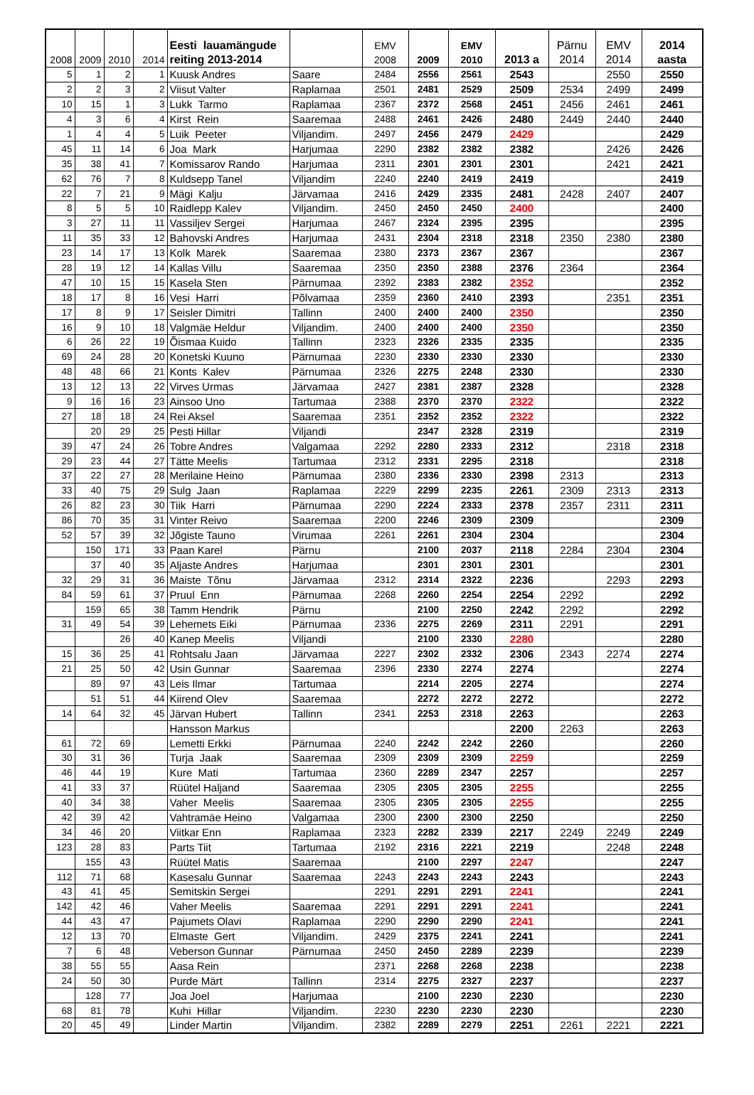| 2008 | 2009 | 2010 | 2014 | Eesti lauamängude reiting 2013-2014 | | EMV 2008 | 2009 | EMV 2010 | 2013 a | Pärnu 2014 | EMV 2014 | 2014 aasta |
| --- | --- | --- | --- | --- | --- | --- | --- | --- | --- | --- | --- | --- |
| 5 | 1 | 2 | 1 | Kuusk Andres | Saare | 2484 | 2556 | 2561 | 2543 | | 2550 | 2550 |
| 2 | 2 | 3 | 2 | Viisut Valter | Raplamaa | 2501 | 2481 | 2529 | 2509 | 2534 | 2499 | 2499 |
| 10 | 15 | 1 | 3 | Lukk Tarmo | Raplamaa | 2367 | 2372 | 2568 | 2451 | 2456 | 2461 | 2461 |
| 4 | 3 | 6 | 4 | Kirst Rein | Saaremaa | 2488 | 2461 | 2426 | 2480 | 2449 | 2440 | 2440 |
| 1 | 4 | 4 | 5 | Luik Peeter | Viljandim. | 2497 | 2456 | 2479 | 2429 | | | 2429 |
| 45 | 11 | 14 | 6 | Joa Mark | Harjumaa | 2290 | 2382 | 2382 | 2382 | | 2426 | 2426 |
| 35 | 38 | 41 | 7 | Komissarov Rando | Harjumaa | 2311 | 2301 | 2301 | 2301 | | 2421 | 2421 |
| 62 | 76 | 7 | 8 | Kuldsepp Tanel | Viljandim | 2240 | 2240 | 2419 | 2419 | | | 2419 |
| 22 | 7 | 21 | 9 | Mägi Kalju | Järvamaa | 2416 | 2429 | 2335 | 2481 | 2428 | 2407 | 2407 |
| 8 | 5 | 5 | 10 | Raidlepp Kalev | Viljandim. | 2450 | 2450 | 2450 | 2400 | | | 2400 |
| 3 | 27 | 11 | 11 | Vassiljev Sergei | Harjumaa | 2467 | 2324 | 2395 | 2395 | | | 2395 |
| 11 | 35 | 33 | 12 | Bahovski Andres | Harjumaa | 2431 | 2304 | 2318 | 2318 | 2350 | 2380 | 2380 |
| 23 | 14 | 17 | 13 | Kolk Marek | Saaremaa | 2380 | 2373 | 2367 | 2367 | | | 2367 |
| 28 | 19 | 12 | 14 | Kallas Villu | Saaremaa | 2350 | 2350 | 2388 | 2376 | 2364 | | 2364 |
| 47 | 10 | 15 | 15 | Kasela Sten | Pärnumaa | 2392 | 2383 | 2382 | 2352 | | | 2352 |
| 18 | 17 | 8 | 16 | Vesi Harri | Põlvamaa | 2359 | 2360 | 2410 | 2393 | | 2351 | 2351 |
| 17 | 8 | 9 | 17 | Seisler Dimitri | Tallinn | 2400 | 2400 | 2400 | 2350 | | | 2350 |
| 16 | 9 | 10 | 18 | Valgmäe Heldur | Viljandim. | 2400 | 2400 | 2400 | 2350 | | | 2350 |
| 6 | 26 | 22 | 19 | Õismaa Kuido | Tallinn | 2323 | 2326 | 2335 | 2335 | | | 2335 |
| 69 | 24 | 28 | 20 | Konetski Kuuno | Pärnumaa | 2230 | 2330 | 2330 | 2330 | | | 2330 |
| 48 | 48 | 66 | 21 | Konts Kalev | Pärnumaa | 2326 | 2275 | 2248 | 2330 | | | 2330 |
| 13 | 12 | 13 | 22 | Virves Urmas | Järvamaa | 2427 | 2381 | 2387 | 2328 | | | 2328 |
| 9 | 16 | 16 | 23 | Ainsoo Uno | Tartumaa | 2388 | 2370 | 2370 | 2322 | | | 2322 |
| 27 | 18 | 18 | 24 | Rei Aksel | Saaremaa | 2351 | 2352 | 2352 | 2322 | | | 2322 |
| | 20 | 29 | 25 | Pesti Hillar | Viljandi | | 2347 | 2328 | 2319 | | | 2319 |
| 39 | 47 | 24 | 26 | Tobre Andres | Valgamaa | 2292 | 2280 | 2333 | 2312 | | 2318 | 2318 |
| 29 | 23 | 44 | 27 | Tätte Meelis | Tartumaa | 2312 | 2331 | 2295 | 2318 | | | 2318 |
| 37 | 22 | 27 | 28 | Merilaine Heino | Pärnumaa | 2380 | 2336 | 2330 | 2398 | 2313 | | 2313 |
| 33 | 40 | 75 | 29 | Sulg Jaan | Raplamaa | 2229 | 2299 | 2235 | 2261 | 2309 | 2313 | 2313 |
| 26 | 82 | 23 | 30 | Tiik Harri | Pärnumaa | 2290 | 2224 | 2333 | 2378 | 2357 | 2311 | 2311 |
| 86 | 70 | 35 | 31 | Vinter Reivo | Saaremaa | 2200 | 2246 | 2309 | 2309 | | | 2309 |
| 52 | 57 | 39 | 32 | Jõgiste Tauno | Virumaa | 2261 | 2261 | 2304 | 2304 | | | 2304 |
| | 150 | 171 | 33 | Paan Karel | Pärnu | | 2100 | 2037 | 2118 | 2284 | 2304 | 2304 |
| | 37 | 40 | 35 | Aljaste Andres | Harjumaa | | 2301 | 2301 | 2301 | | | 2301 |
| 32 | 29 | 31 | 36 | Maiste Tõnu | Järvamaa | 2312 | 2314 | 2322 | 2236 | | 2293 | 2293 |
| 84 | 59 | 61 | 37 | Pruul Enn | Pärnumaa | 2268 | 2260 | 2254 | 2254 | 2292 | | 2292 |
| | 159 | 65 | 38 | Tamm Hendrik | Pärnu | | 2100 | 2250 | 2242 | 2292 | | 2292 |
| 31 | 49 | 54 | 39 | Lehemets Eiki | Pärnumaa | 2336 | 2275 | 2269 | 2311 | 2291 | | 2291 |
| | | 26 | 40 | Kanep Meelis | Viljandi | | 2100 | 2330 | 2280 | | | 2280 |
| 15 | 36 | 25 | 41 | Rohtsalu Jaan | Järvamaa | 2227 | 2302 | 2332 | 2306 | 2343 | 2274 | 2274 |
| 21 | 25 | 50 | 42 | Usin Gunnar | Saaremaa | 2396 | 2330 | 2274 | 2274 | | | 2274 |
| | 89 | 97 | 43 | Leis Ilmar | Tartumaa | | 2214 | 2205 | 2274 | | | 2274 |
| | 51 | 51 | 44 | Kiirend Olev | Saaremaa | | 2272 | 2272 | 2272 | | | 2272 |
| 14 | 64 | 32 | 45 | Järvan Hubert | Tallinn | 2341 | 2253 | 2318 | 2263 | | | 2263 |
| | | | | Hansson Markus | | | | | 2200 | 2263 | | 2263 |
| 61 | 72 | 69 | | Lemetti Erkki | Pärnumaa | 2240 | 2242 | 2242 | 2260 | | | 2260 |
| 30 | 31 | 36 | | Turja Jaak | Saaremaa | 2309 | 2309 | 2309 | 2259 | | | 2259 |
| 46 | 44 | 19 | | Kure Mati | Tartumaa | 2360 | 2289 | 2347 | 2257 | | | 2257 |
| 41 | 33 | 37 | | Rüütel Haljand | Saaremaa | 2305 | 2305 | 2305 | 2255 | | | 2255 |
| 40 | 34 | 38 | | Vaher Meelis | Saaremaa | 2305 | 2305 | 2305 | 2255 | | | 2255 |
| 42 | 39 | 42 | | Vahtramäe Heino | Valgamaa | 2300 | 2300 | 2300 | 2250 | | | 2250 |
| 34 | 46 | 20 | | Viitkar Enn | Raplamaa | 2323 | 2282 | 2339 | 2217 | 2249 | 2249 | 2249 |
| 123 | 28 | 83 | | Parts Tiit | Tartumaa | 2192 | 2316 | 2221 | 2219 | | 2248 | 2248 |
| | 155 | 43 | | Rüütel Matis | Saaremaa | | 2100 | 2297 | 2247 | | | 2247 |
| 112 | 71 | 68 | | Kasesalu Gunnar | Saaremaa | 2243 | 2243 | 2243 | 2243 | | | 2243 |
| 43 | 41 | 45 | | Semitskin Sergei | | 2291 | 2291 | 2291 | 2241 | | | 2241 |
| 142 | 42 | 46 | | Vaher Meelis | Saaremaa | 2291 | 2291 | 2291 | 2241 | | | 2241 |
| 44 | 43 | 47 | | Pajumets Olavi | Raplamaa | 2290 | 2290 | 2290 | 2241 | | | 2241 |
| 12 | 13 | 70 | | Elmaste Gert | Viljandim. | 2429 | 2375 | 2241 | 2241 | | | 2241 |
| 7 | 6 | 48 | | Veberson Gunnar | Pärnumaa | 2450 | 2450 | 2289 | 2239 | | | 2239 |
| 38 | 55 | 55 | | Aasa Rein | | 2371 | 2268 | 2268 | 2238 | | | 2238 |
| 24 | 50 | 30 | | Purde Märt | Tallinn | 2314 | 2275 | 2327 | 2237 | | | 2237 |
| | 128 | 77 | | Joa Joel | Harjumaa | | 2100 | 2230 | 2230 | | | 2230 |
| 68 | 81 | 78 | | Kuhi Hillar | Viljandim. | 2230 | 2230 | 2230 | 2230 | | | 2230 |
| 20 | 45 | 49 | | Linder Martin | Viljandim. | 2382 | 2289 | 2279 | 2251 | 2261 | 2221 | 2221 |